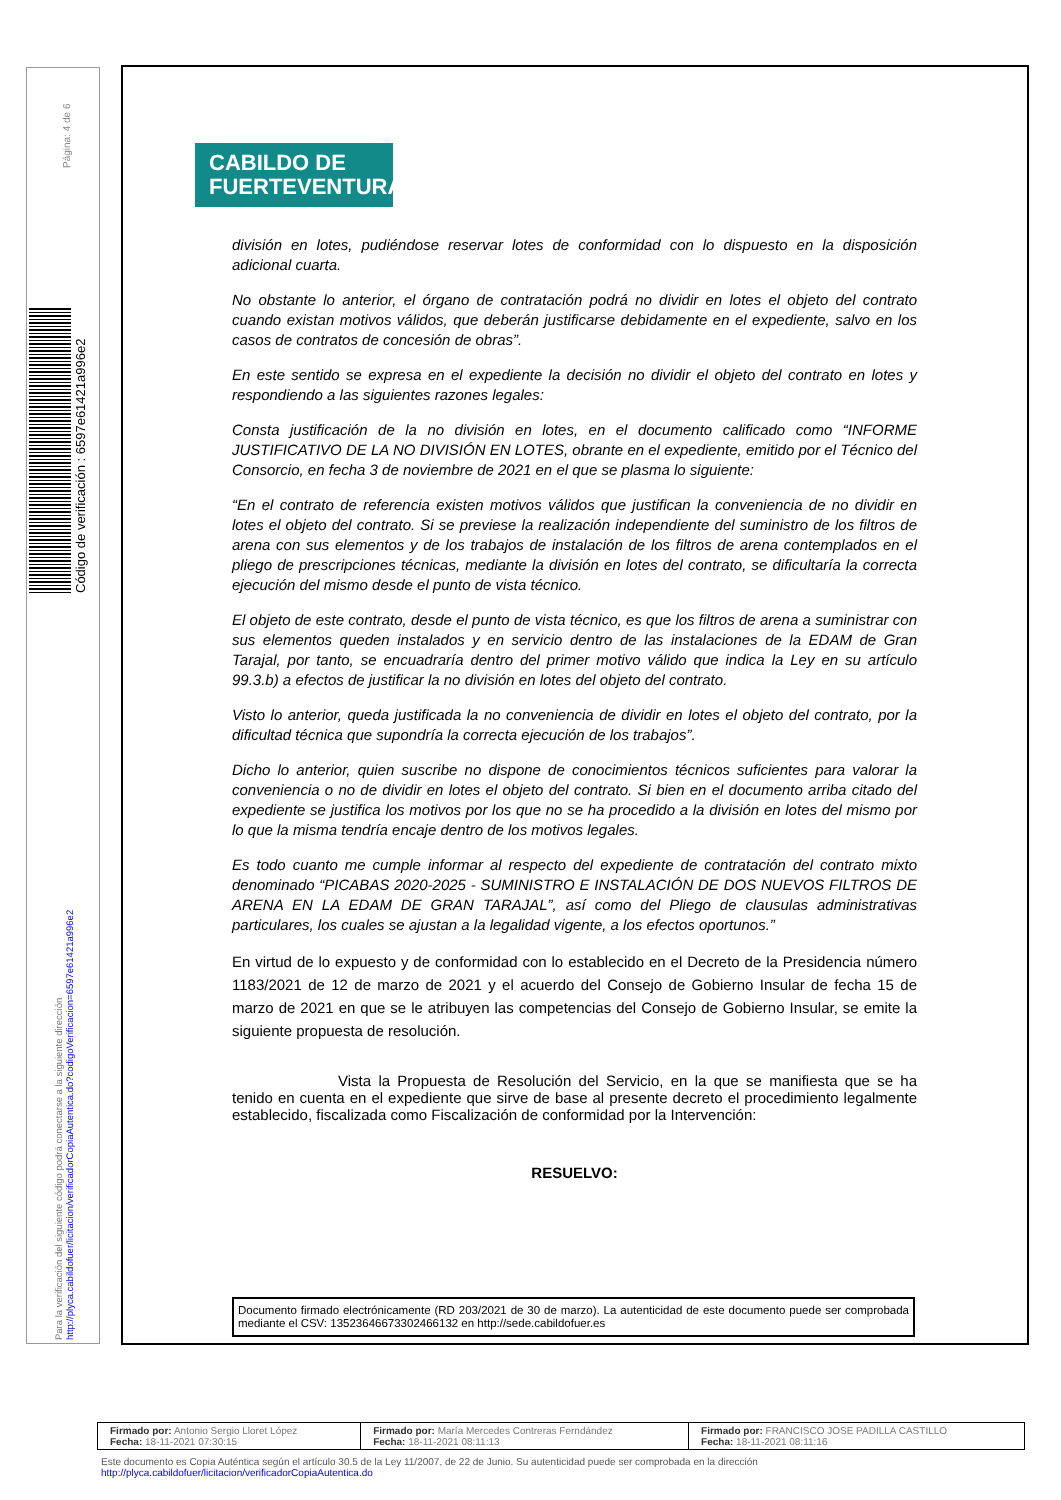Página: 4 de 6
Código de verificación : 6597e61421a996e2
Para la verificación del siguiente código podrá conectarse a la siguiente dirección
http://plyca.cabildofuer/licitacion/verificadorCopiaAutentica.do?codigoVerificacion=6597e61421a996e2
CABILDO DE
FUERTEVENTURA
división en lotes, pudiéndose reservar lotes de conformidad con lo dispuesto en la disposición adicional cuarta.
No obstante lo anterior, el órgano de contratación podrá no dividir en lotes el objeto del contrato cuando existan motivos válidos, que deberán justificarse debidamente en el expediente, salvo en los casos de contratos de concesión de obras”.
En este sentido se expresa en el expediente la decisión no dividir el objeto del contrato en lotes y respondiendo a las siguientes razones legales:
Consta justificación de la no división en lotes, en el documento calificado como “INFORME JUSTIFICATIVO DE LA NO DIVISIÓN EN LOTES, obrante en el expediente, emitido por el Técnico del Consorcio, en fecha 3 de noviembre de 2021 en el que se plasma lo siguiente:
“En el contrato de referencia existen motivos válidos que justifican la conveniencia de no dividir en lotes el objeto del contrato. Si se previese la realización independiente del suministro de los filtros de arena con sus elementos y de los trabajos de instalación de los filtros de arena contemplados en el pliego de prescripciones técnicas, mediante la división en lotes del contrato, se dificultaría la correcta ejecución del mismo desde el punto de vista técnico.
El objeto de este contrato, desde el punto de vista técnico, es que los filtros de arena a suministrar con sus elementos queden instalados y en servicio dentro de las instalaciones de la EDAM de Gran Tarajal, por tanto, se encuadraría dentro del primer motivo válido que indica la Ley en su artículo 99.3.b) a efectos de justificar la no división en lotes del objeto del contrato.
Visto lo anterior, queda justificada la no conveniencia de dividir en lotes el objeto del contrato, por la dificultad técnica que supondría la correcta ejecución de los trabajos”.
Dicho lo anterior, quien suscribe no dispone de conocimientos técnicos suficientes para valorar la conveniencia o no de dividir en lotes el objeto del contrato. Si bien en el documento arriba citado del expediente se justifica los motivos por los que no se ha procedido a la división en lotes del mismo por lo que la misma tendría encaje dentro de los motivos legales.
Es todo cuanto me cumple informar al respecto del expediente de contratación del contrato mixto denominado “PICABAS 2020-2025 - SUMINISTRO E INSTALACIÓN DE DOS NUEVOS FILTROS DE ARENA EN LA EDAM DE GRAN TARAJAL”, así como del Pliego de clausulas administrativas particulares, los cuales se ajustan a la legalidad vigente, a los efectos oportunos.”
En virtud de lo expuesto y de conformidad con lo establecido en el Decreto de la Presidencia número 1183/2021 de 12 de marzo de 2021 y el acuerdo del Consejo de Gobierno Insular de fecha 15 de marzo de 2021 en que se le atribuyen las competencias del Consejo de Gobierno Insular, se emite la siguiente propuesta de resolución.
Vista la Propuesta de Resolución del Servicio, en la que se manifiesta que se ha tenido en cuenta en el expediente que sirve de base al presente decreto el procedimiento legalmente establecido, fiscalizada como Fiscalización de conformidad por la Intervención:
RESUELVO:
Documento firmado electrónicamente (RD 203/2021 de 30 de marzo). La autenticidad de este documento puede ser comprobada mediante el CSV: 13523646673302466132 en http://sede.cabildofuer.es
| Firmado por: Antonio Sergio Lloret López Fecha: 18-11-2021 07:30:15 | Firmado por: María Mercedes Contreras Ferndández Fecha: 18-11-2021 08:11:13 | Firmado por: FRANCISCO JOSE PADILLA CASTILLO Fecha: 18-11-2021 08:11:16 |
Este documento es Copia Auténtica según el artículo 30.5 de la Ley 11/2007, de 22 de Junio. Su autenticidad puede ser comprobada en la dirección
http://plyca.cabildofuer/licitacion/verificadorCopiaAutentica.do